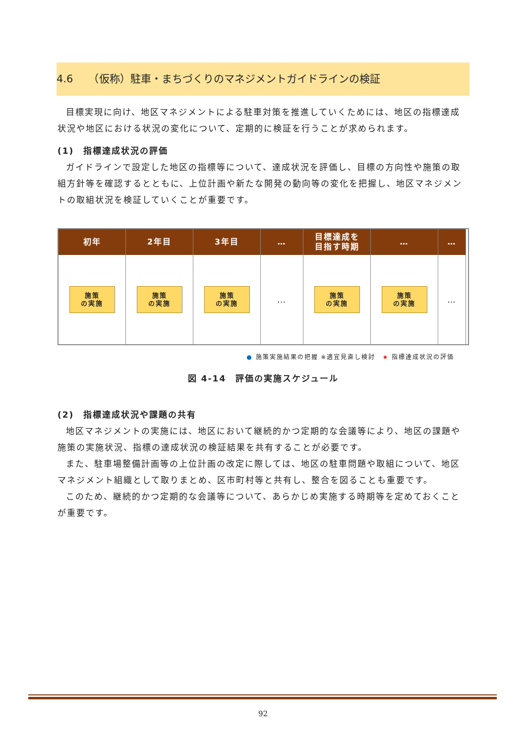4.6　　（仮称）駐車・まちづくりのマネジメントガイドラインの検証
目標実現に向け、地区マネジメントによる駐車対策を推進していくためには、地区の指標達成状況や地区における状況の変化について、定期的に検証を行うことが求められます。
(1)　指標達成状況の評価
ガイドラインで設定した地区の指標等について、達成状況を評価し、目標の方向性や施策の取組方針等を確認するとともに、上位計画や新たな開発の動向等の変化を把握し、地区マネジメントの取組状況を検証していくことが重要です。
初年
2年目
3年目
…
目標達成を
目指す時期
…
…
施策
の実施
施策
の実施
施策
の実施
…
施策
の実施
施策
の実施
…
● 施策実施結果の把握 ※適宜見直し検討　★ 指標達成状況の評価
図 4-14　評価の実施スケジュール
(2)　指標達成状況や課題の共有
地区マネジメントの実施には、地区において継続的かつ定期的な会議等により、地区の課題や施策の実施状況、指標の達成状況の検証結果を共有することが必要です。
また、駐車場整備計画等の上位計画の改定に際しては、地区の駐車問題や取組について、地区マネジメント組織として取りまとめ、区市町村等と共有し、整合を図ることも重要です。
このため、継続的かつ定期的な会議等について、あらかじめ実施する時期等を定めておくことが重要です。
92